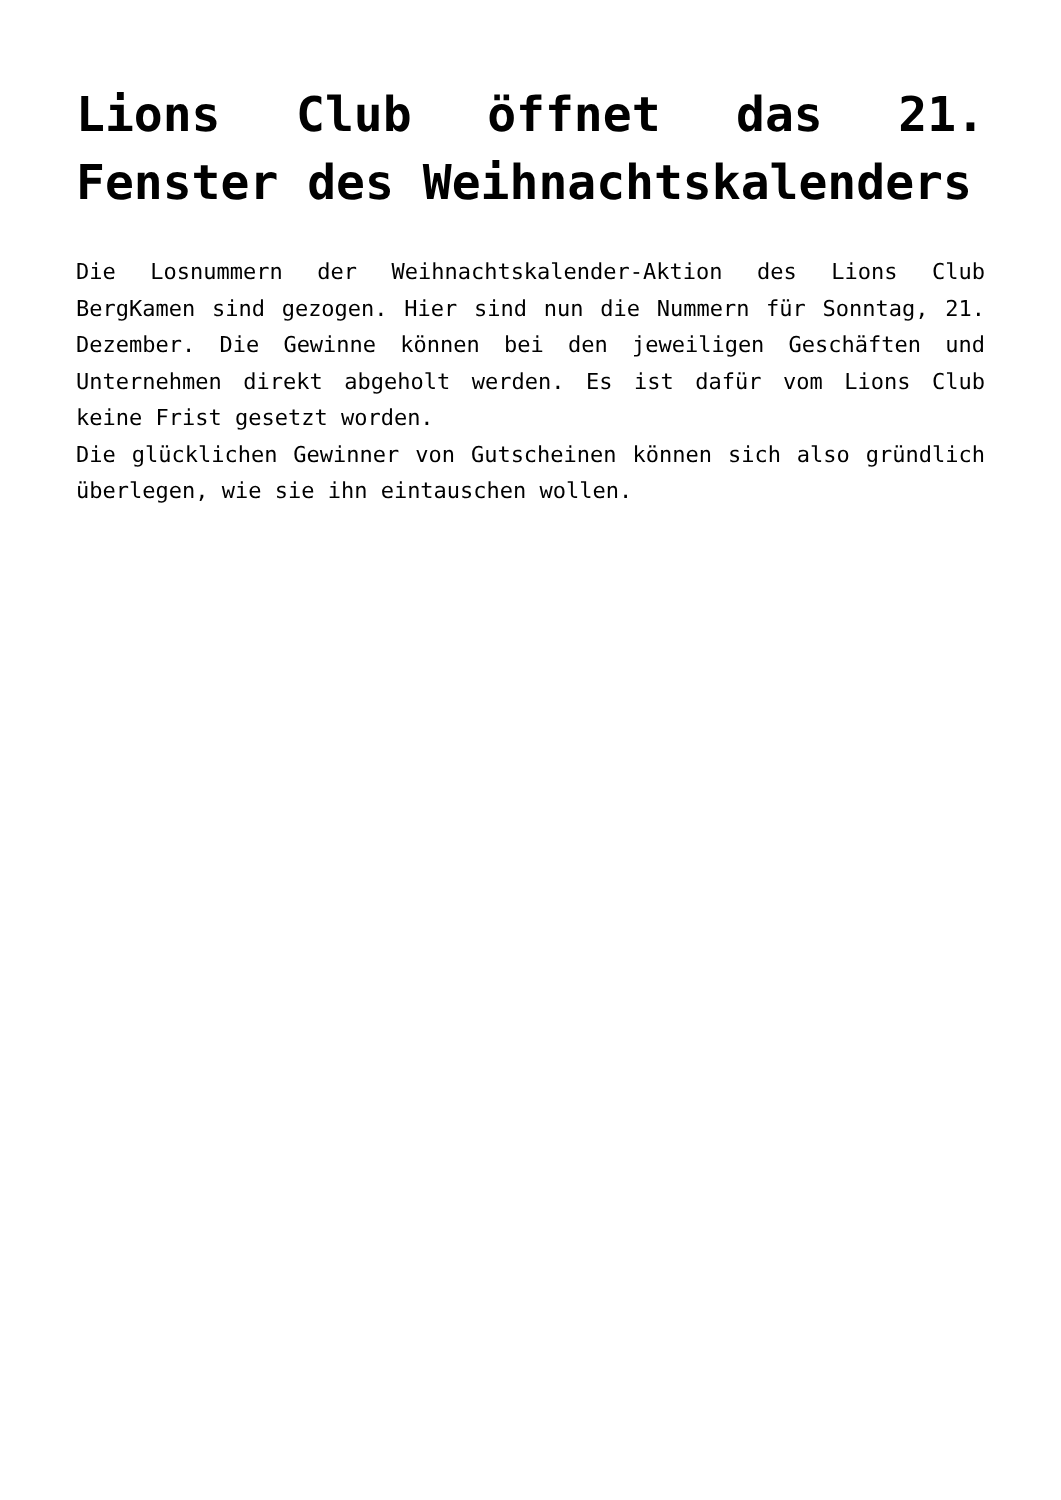Lions Club öffnet das 21. Fenster des Weihnachtskalenders
Die Losnummern der Weihnachtskalender-Aktion des Lions Club BergKamen sind gezogen. Hier sind nun die Nummern für Sonntag, 21. Dezember. Die Gewinne können bei den jeweiligen Geschäften und Unternehmen direkt abgeholt werden. Es ist dafür vom Lions Club keine Frist gesetzt worden.
Die glücklichen Gewinner von Gutscheinen können sich also gründlich überlegen, wie sie ihn eintauschen wollen.